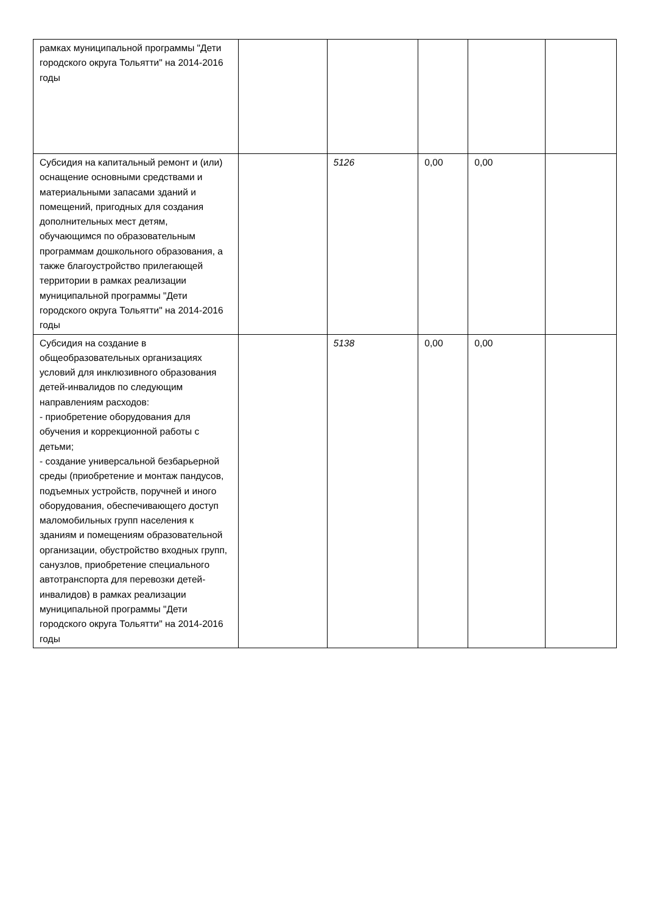| рамках муниципальной программы "Дети городского округа Тольятти" на 2014-2016 годы | | | | | |
| Субсидия на капитальный ремонт и (или) оснащение основными средствами и материальными запасами зданий и помещений, пригодных для создания дополнительных мест детям, обучающимся по образовательным программам дошкольного образования, а также благоустройство прилегающей территории в рамках реализации муниципальной программы "Дети городского округа Тольятти" на 2014-2016 годы | | 5126 | 0,00 | 0,00 | |
| Субсидия на создание в общеобразовательных организациях условий для инклюзивного образования детей-инвалидов по следующим направлениям расходов: - приобретение оборудования для обучения и коррекционной работы с детьми; - создание универсальной безбарьерной среды (приобретение и монтаж пандусов, подъемных устройств, поручней и иного оборудования, обеспечивающего доступ маломобильных групп населения к зданиям и помещениям образовательной организации, обустройство входных групп, санузлов, приобретение специального автотранспорта для перевозки детей-инвалидов) в рамках реализации муниципальной программы "Дети городского округа Тольятти" на 2014-2016 годы | | 5138 | 0,00 | 0,00 | |